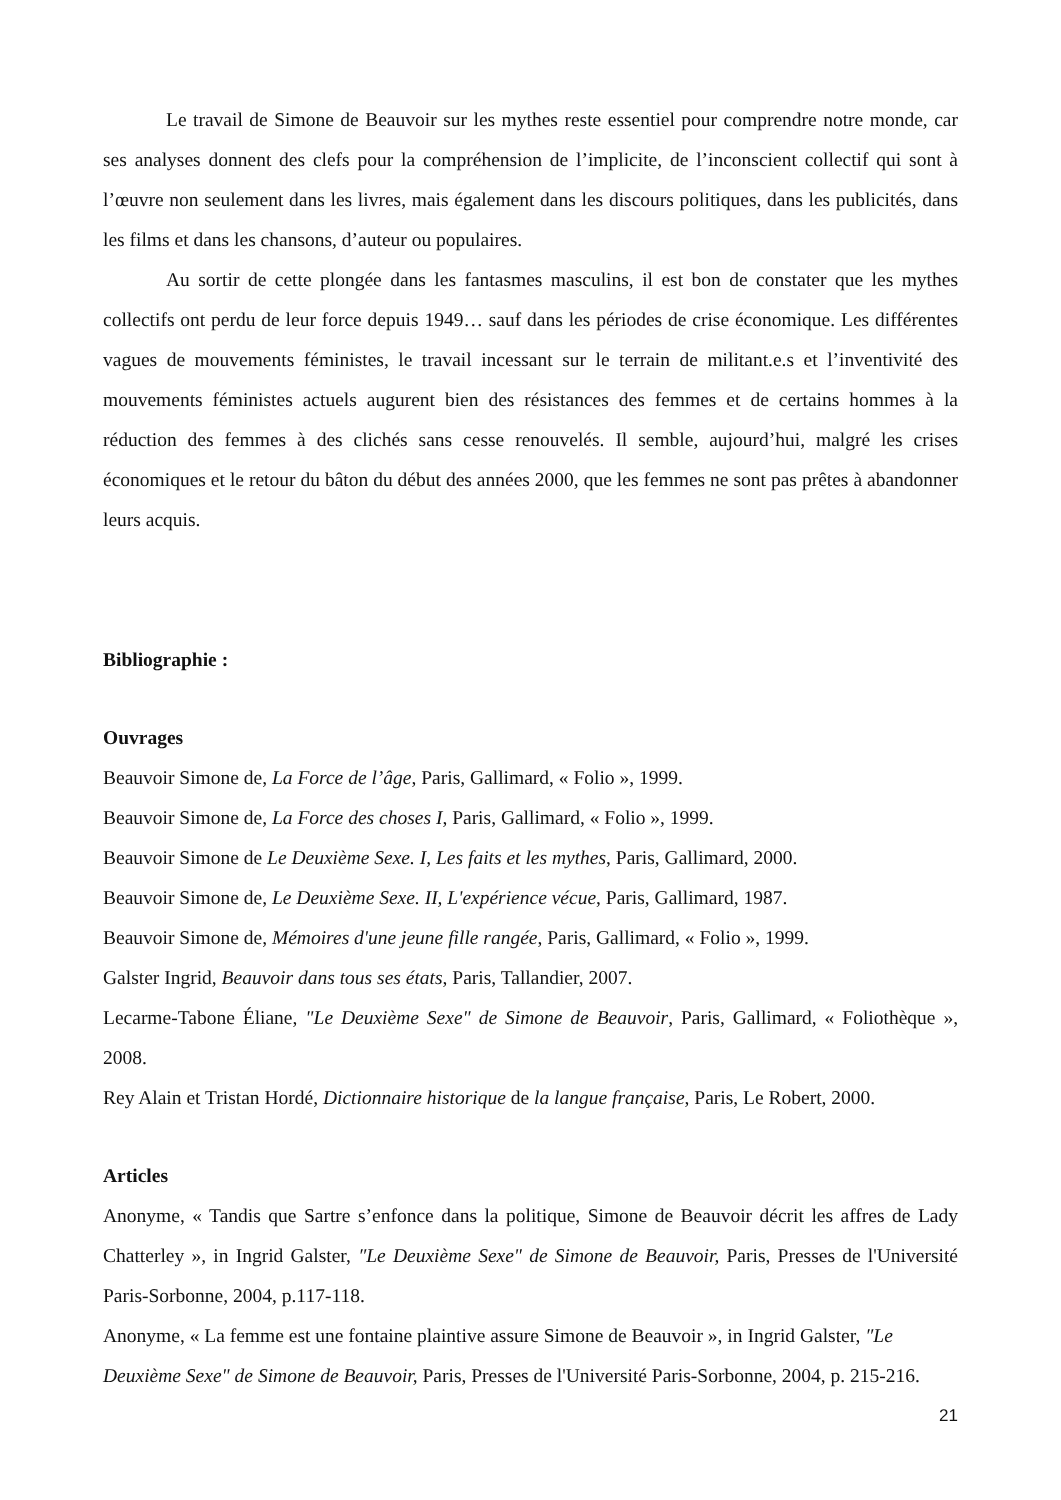Le travail de Simone de Beauvoir sur les mythes reste essentiel pour comprendre notre monde, car ses analyses donnent des clefs pour la compréhension de l’implicite, de l’inconscient collectif qui sont à l’œuvre non seulement dans les livres, mais également dans les discours politiques, dans les publicités, dans les films et dans les chansons, d’auteur ou populaires.
Au sortir de cette plongée dans les fantasmes masculins, il est bon de constater que les mythes collectifs ont perdu de leur force depuis 1949… sauf dans les périodes de crise économique. Les différentes vagues de mouvements féministes, le travail incessant sur le terrain de militant.e.s et l’inventivité des mouvements féministes actuels augurent bien des résistances des femmes et de certains hommes à la réduction des femmes à des clichés sans cesse renouvelés. Il semble, aujourd’hui, malgré les crises économiques et le retour du bâton du début des années 2000, que les femmes ne sont pas prêtes à abandonner leurs acquis.
Bibliographie :
Ouvrages
Beauvoir Simone de, La Force de l’âge, Paris, Gallimard, « Folio », 1999.
Beauvoir Simone de, La Force des choses I, Paris, Gallimard, « Folio », 1999.
Beauvoir Simone de Le Deuxième Sexe. I, Les faits et les mythes, Paris, Gallimard, 2000.
Beauvoir Simone de, Le Deuxième Sexe. II, L'expérience vécue, Paris, Gallimard, 1987.
Beauvoir Simone de, Mémoires d'une jeune fille rangée, Paris, Gallimard, « Folio », 1999.
Galster Ingrid, Beauvoir dans tous ses états, Paris, Tallandier, 2007.
Lecarme-Tabone Éliane, "Le Deuxième Sexe" de Simone de Beauvoir, Paris, Gallimard, « Foliothèque », 2008.
Rey Alain et Tristan Hordé, Dictionnaire historique de la langue française, Paris, Le Robert, 2000.
Articles
Anonyme, « Tandis que Sartre s’enfonce dans la politique, Simone de Beauvoir décrit les affres de Lady Chatterley », in Ingrid Galster, ″Le Deuxième Sexe" de Simone de Beauvoir, Paris, Presses de l'Université Paris-Sorbonne, 2004, p.117-118.
Anonyme, « La femme est une fontaine plaintive assure Simone de Beauvoir », in Ingrid Galster, ″Le Deuxième Sexe" de Simone de Beauvoir, Paris, Presses de l'Université Paris-Sorbonne, 2004, p. 215-216.
21